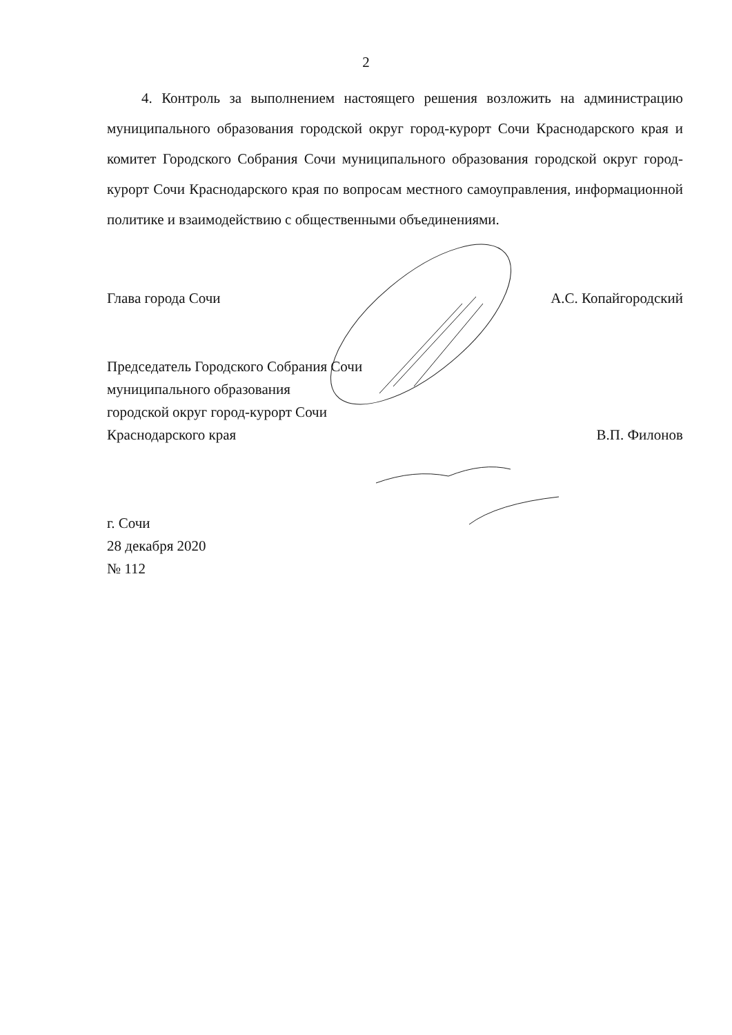2
4. Контроль за выполнением настоящего решения возложить на администрацию муниципального образования городской округ город-курорт Сочи Краснодарского края и комитет Городского Собрания Сочи муниципального образования городской округ город-курорт Сочи Краснодарского края по вопросам местного самоуправления, информационной политике и взаимодействию с общественными объединениями.
Глава города Сочи
А.С. Копайгородский
Председатель Городского Собрания Сочи
муниципального образования
городской округ город-курорт Сочи
Краснодарского края
В.П. Филонов
г. Сочи
28 декабря 2020
№ 112